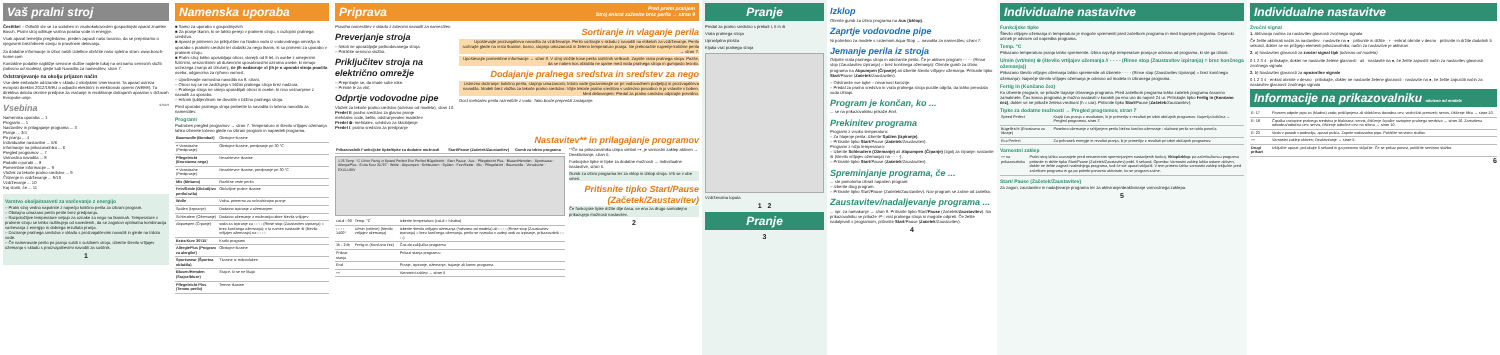Vaš pralni stroj
Čestitke! – Odločili ste se za sodoben in visokokakovosten gospodinjski aparat znamke Bosch. Pralni stroj odlikuje varčna poraba vode in energije.
Vsak aparat temeljito pregledamo, preden zapusti našo tovarno, da se prepričamo o njegovem brezhibnem stanju in pravilnem delovanju.
Za dodatne informacije in izbor naših izdelkov obiščite našo spletno stran: www.bosch-home.com
Kontaktne podatke najbližje servisne službe najdete tukaj na seznamu servisnih služb (odvisno od modela), glejte tudi Navodila za namestitev, stran 7.
Odstranjevanje na okolju prijazen način
Vse dele embalaže odstranite v skladu z okoljskimi smernicami. Ta aparat ustreza evropski direktivi 2012/19/EU o odpadni električni in elektronski opremi (WEEE). Ta direktiva določa okvirne predpise za vračanje in recikliranje dotrajanih aparatov v državah Evropske unije.
Vsebina stran
Namenska uporaba ... 1
Programi ... 1
Nastavitev in prilagajanje programa ... 3
Pranje ... 3/4
Po pranju ... 4
Individualne nastavitve ... 5/6
Informacije na prikazovalniku ... 6
Pregled programov ... 7
Varnostna navodila ... 8
Podatki o porabi ... 8
Pomembne informacije ... 9
Vložek za tekoče pralno sredstvo ... 9
Čiščenje in vzdrževanje ... 9/10
Vzdrževanje ... 10
Kaj storiti, če ... 11
Varstvo okolja/nasveti za varčevanje z energijo
– Pralni stroj vedno napolnite z največjo količino perila za izbrani program.
– Običajno umazano perilo perite brez predpranja.
– Razpoložljive temperature veljajo za oznake za nego na tkaninah. Temperature v pralnem stroju se lahko razlikujejo od navedenih, da se zagotovi optimalna kombinacija varčevanja z energijo in dobrega rezultata pranja.
– Doziranje pralnega sredstva v skladu s proizvajalčevimi navodili in glede na trdoto vode.
– Če nameravate perilo po pranju sušiti v sušilnem stroju, izberite število vrtljajev ožemanja v skladu s proizvajalčevimi navodili za sušilnik.
1
Namenska uporaba
■ Samo za uporabo v gospodinjstvih
■ Za pranje tkanin, ki se lahko perejo v pralnem stroju, v raztopini pralnega sredstva.
■ Aparat je primeren za priključitev na hladno vodo iz vodovodnega omrežja in uporabo s pralnimi sredstvi ter dodatki za nego tkanin, ki so primerni za uporabo v pralnem stroju.
■ Pralni stroj lahko uporabljajo otroci, starejši od 8 let, in osebe z omejenimi fizičnimi, senzoričnimi ali duševnimi sposobnostmi oziroma osebe, ki nimajo ustrezega znanja ali izkušenj, če jih nadzoruje ali jih je o uporabi stroja poučila oseba, odgovorna za njihovo varnost.
– Upoštevajte varnostna navodila na 8. strani.
– Otroci naj se ne zadržujejo v bližini pralnega stroja brez nadzora.
– Pralnega stroja ne smejo uporabljati otroci in osebe, ki niso seznanjene z navodili za uporabo.
– Hišnim ljubljenčkom ne dovolite v bližino pralnega stroja.
Pred uporabo pralnega stroja preberite ta navodila in ločena navodila za namestitev.
Programi
Podroben pregled programov → stran 7. Temperaturo in število vrtljajev ožemanja lahko izberete ločeno glede na izbrani program in napredek programa.
| Baumwolle (Bombaž) | Obstojne tkanine |
| + Vorwäsche (Predpranje) | Obstojne tkanine, predpranje pri 30 °C |
| Pflegeleicht (Enostavna nega) | Nezahtevne tkanine |
| + Vorwäsche (Predpranje) | Nezahtevne tkanine, predpranje pri 30 °C |
| Mix (Mešano) | Različne vrste perila |
| Fein/Seide (Občutljivo perilo/svila) | Občutljive pralne tkanine |
| Wolle | Volna, primerna za ročno/strojno pranje |
| Spülen (Izpiranje) | Dodatno izpiranje z ožemanjem |
| Schleudern (Ožemanje) | Dodatno ožemanje z možnostjo izbire števila vrtljajev |
| Abpumpen (Črpanje) | voda za izpiranje za - - - - (Rinse stop (Zaustavitev izpiranja) = brez končnega ožemanja); v ta namen nastavite ⊛ (število vrtljajev ožemanja) na - - - - |
| Extra Kurz 30'/15' | Kratki programi |
| AllergiePlus (Program za alergike) | Obstojne tkanine |
| Sportswear (Športna oblačila) | Tkanine iz mikrovlaken |
| Blusen/Hemden (Srajce/bluze) | Srajce, ki se ne likajo |
| Pflegeleicht Plus (Temno perilo) | Temne tkanine |
Priprava Pred prvim pranjem
Stroj enkrat zaženite brez perila → stran 9
Pravilna namestitev v skladu z ločenimi navodili za namestitev.
Preverjanje stroja
– Nikoli ne uporabljajte poškodovanega stroja.
– Pokličite servisno službo.
Priključitev stroja na električno omrežje
– Prepričajte se, da imate suhe roke.
– Primite le za vtič.
Odprtje vodovodne pipe
Vložek za tekoče pralno sredstvo (odvisno od modela), stran 10.
Predel II: pralno sredstvo za glavno pranje
mehčalec vode, belilo, odstranjevalec madežev
Predel ⊛: mehčalec, sredstvo za škrobljenje
Predel I: pralno sredstvo za predpranje
Sortiranje in vlaganje perila
Upoštevajte proizvajalčeva navodila za vzdrževanje. Perilo sortirajte v skladu z navodili na etiketah za vzdrževanje. Perilo sortirajte glede na vrsto tkanine, barvo, stopnjo umazanosti in želeno temperaturo pranja. Ne prekoračite največje količine perila → stran 7.
Upoštevajte pomembne informacije → stran 9. V stroj vložite kose perila različnih velikosti. Zaprite vrata pralnega stroja. Pazite, da se noben kos oblačila ne ujame med vrata pralnega stroja in gumijasto tesnilo.
Dodajanje pralnega sredstva in sredstev za nego
Ustrezno doziranje: količino perila, stopnjo umazanosti, trdoto vode (pozanimajte se pri vodovodnem podjetju) in proizvajalčeva navodila. Modeli brez vložka za tekoče pralno sredstvo: Vlijte tekoče pralno sredstvo v ustrezno posodico in jo vstavite v boben. Med delovanjem: Predal za pralno sredstvo odpirajte previdno.
Gost mehčalec perila razredčite z vodo. Tako boste preprečili zastajanje.
Nastavitev** in prilagajanje programov
| Prikazovalnik Funkcijske tipke/tipke za dodatne možnosti | Start/Pause (Začetek/Zaustavitev) | Gumb za izbiro programa |
| --- | --- | --- |
1:25 Temp. °C U/min Fertig in Speed Perfect Eco Perfect Bügelleicht · Start Pause · Aus · Pflegeleicht Plus · Blusen/Hemden · Sportswear · AllergiePlus · Extra Kurz 30'/15' · Wolle · Abpumpen · Schleudern · Spülen · Fein/Seide · Mix · Pflegeleicht · Baumwolle · Vorwäsche · EXCLUSIV
| coLd - 90 | Temp. °C | Izberite temperaturo (coLd = hladno) |
| - - - - 1400* | U/min (vrt/min) (število vrtljajev ožemanja) | Izberite število vrtljajev ožemanja (*odvisno od modela) ali - - - - (Rinse stop (Zaustavitev izpiranja) = brez končnega ožemanja, perilo se namaka v zadnji vodi za izpiranje, prikazovalnik - - - -) |
| 1h - 24h | Fertig in (Končano čez) | Čas do zaključka programa |
| Prikazi stanja | | Prikazi stanja programa: |
| End | | Pranje, izpiranje, ožemanje, trajanje ali konec programa |
| ⊶ | | Varnostni zaklep → stran 5 |
**Če na prikazovalniku utripa simbol ⊶, je varnostni zaklep aktiven → Deaktiviranje, stran 5.
Funkcijske tipke in tipke za dodatne možnosti → Individualne nastavitve, stran 5.
Gumb za izbiro programa ter za vklop in izklop stroja. Vrti se v obe smeri.
Pritisnite tipko Start/Pause (Začetek/Zaustavitev)
Če funkcijske tipke držite dlje časa, se ena za drugo samodejno prikazujejo možnosti nastavitev.
2
Pranje
Predal za pralno sredstvo s prekati I, II in ⊛
Vrata pralnega stroja
Upravljalna plošča
Kljuka vrat pralnega stroja
Vzdrževalna loputa
1 2
Pranje
3
Izklop
Obrnite gumb za izbiro programa na Aus (Izklop).
Zaprtje vodovodne pipe
Ni potrebno za modele s sistemom Aqua-Stop → navodila za namestitev, strani 7.
Jemanje perila iz stroja
Odprite vrata pralnega stroja in odstranite perilo. Če je aktiven program - - - - (Rinse stop (Zaustavitev izpiranja) = brez končnega ožemanja): Obrnite gumb za izbiro programa na Abpumpen (Črpanje) ali izberite število vrtljajev ožemanja. Pritisnite tipko Start/Pause (Začetek/Zaustavitev).
– Odstranite vse tujke – nevarnost korozije.
– Predal za pralno sredstvo in vrata pralnega stroja pustite odprta, da lahko preostala voda izhlapi.
Program je končan, ko ...
... se na prikazovalniku prikaže End.
Prekinitev programa
Programi z visoko temperaturo:
– Za hlajenje perila: Izberite Spülen (Izpiranje).
– Pritisnite tipko Start/Pause (Začetek/Zaustavitev).
Programi z nižjo temperaturo:
– Izberite Schleudern (Ožemanje) ali Abpumpen (Črpanje) (zgolj za črpanje: nastavite ⊛ (število vrtljajev ožemanja) na - - - -).
– Pritisnite tipko Start/Pause (Začetek/Zaustavitev).
Spreminjanje programa, če ...
... ste pomotoma izbrali napačen program:
– Izberite drug program.
– Pritisnite tipko Start/Pause (Začetek/Zaustavitev). Nov program se začne od začetka.
Zaustavitev/nadaljevanje programa ...
... npr. za namakanje → stran 9. Pritisnite tipko Start/Pause (Začetek/Zaustavitev). Na prikazovalniku se prikaže -P-; vrat pralnega stroja ni mogoče odpreti. Če želite nadaljevati s programom, pritisnite Start/Pause (Začetek/Zaustavitev).
4
Individualne nastavitve
Funkcijske tipke
Število vrtljajev ožemanja in temperaturo je mogoče spremeniti pred začetkom programa in med trajanjem programa. Dejanski učinek je odvisen od napredka programa.
Temp. °C
Prikazano temperaturo pranja lahko spremenite. Izbira najvišje temperature pranja je odvisna od programa, ki ste ga izbrali.
U/min (vrt/min) ⊛ (število vrtljajev ožemanja // - - - - (Rinse stop (Zaustavitev izpiranja) = brez končnega ožemanja))
Prikazano število vrtljajev ožemanja lahko spremenite ali izberete - - - - (Rinse stop (Zaustavitev izpiranja) = brez končnega ožemanja). Največje število vrtljajev ožemanja je odvisno od modela in izbranega programa.
Fertig in (Končano čez)
Ko izberete program, se prikaže trajanje izbranega programa. Pred začetkom programa lahko začetek programa časovno zamaknete. Čas konca programa je možno nastaviti v korakih po eno uro do največ 24 ur. Pritiskajte tipko Fertig in (Končano čez), dokler se ne prikaže želena vrednost (h = ura). Pritisnite tipko Start/Pause (Začetek/Zaustavitev).
Tipke za dodatne možnosti → Pregled programov, stran 7
| Speed Perfect | Krajši čas pranja z rezultatom, ki je primerljiv z rezultati pri izbiri običajnih programov. Največja količina → Pregled programov, stran 7 . |
| Bügelleicht (Enostavno za likanje) | Posebno ožemanje z rahljanjem perila Nežno končno ožemanje - vlažnost perila se rahlo poveča. |
| Eco Perfect | Za prihranek energije in rezultat pranja, ki je primerljiv z rezultati pri izbiri običajnih programov. |
Varnostni zaklep
| ⊶ na prikazovalniku | Pralni stroj lahko zavarujete pred nenamernim spreminjanjem nastavljenih funkcij. Vklop/izklop : po začetku/koncu programa pritisnite in držite tipko Start/Pause (Začetek/Zaustavitev) pribl. 5 sekund. Opomba: Varnostni zaklep lahko ostane aktiven, dokler ne želite zagnati naslednjega programa, tudi če ste aparat izključili. V tem primeru lahko varnostni zaklep izključite pred začetkom programa in ga po potrebi ponovno aktivirate, ko se program začne. |
Start/ Pause (Začetek/Zaustavitev)
Za zagon, zaustavitev in nadaljevanje programa ter za aktiviranje/deaktiviranje varnostnega zaklepa.
5
Individualne nastavitve
Zvočni signal
1. Aktivacija načina za nastavitev glasnosti zvočnega signala
Če želite aktivirati način za nastavitev · nastavite na ● · pritisnite in držite · + · enkrat obrnite v desno · pritisnite in držite dodatnih 5 sekund, dokler se ne prižgejo elementi prikazovalnika; način za nastavitve je aktiviran
2. a) Nastavitev glasnosti za zvočni signal tipk (odvisno od modela)
0 1 2 3 4 · pritiskajte, dokler ne nastavite želene glasnosti · ali · nastavite na ●, če želite zapustiti način za nastavitev glasnosti zvočnega signala
2. b) Nastavitev glasnosti za opozorilne signale
0 1 2 3 4 · enkrat obrnite v desno · pritiskajte, dokler ne nastavite želene glasnosti · nastavite na ●, če želite zapustiti način za nastavitev glasnosti zvočnega signala
Informacije na prikazovalniku odvisno od modela
| E: 17 | Povsem odprite pipo za (hladno) vodo; priščipnjena ali vklεščena dovodna cev; vodni tlak prenizek; servis, čiščenje filtra → stran 10 . |
| E: 18 | Črpalka raztopine pralnega sredstva je blokirana; servis, čiščenje črpalke raztopine pralnega sredstva → stran 10 . Zamašena odvodna/odtočna cev; servis, čiščenje odtočne cevi na sifonu → stran 10 . |
| E: 23 | Voda v posodi v podnožju, aparat pušča. Zaprite vodovodno pipo. Pokličite servisno službo. |
| ⊶ | Varnostni zaklep aktiven; Deaktiviranje → stran 5 . |
| Drugi prikazi | Izključite aparat, počakajte 5 sekund in ga ponovno vključite. Če se prikaz ponovi, pokličite servisno službo. |
6